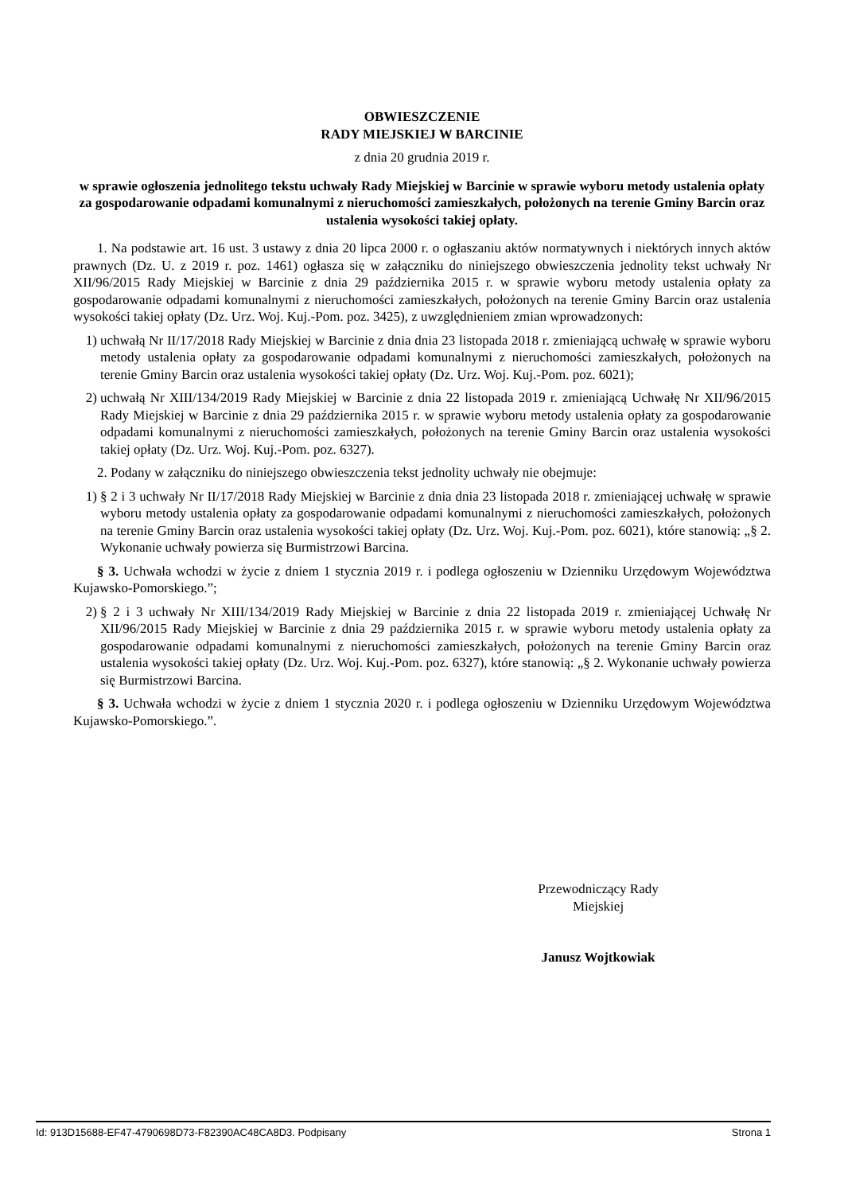OBWIESZCZENIE
RADY MIEJSKIEJ W BARCINIE
z dnia 20 grudnia 2019 r.
w sprawie ogłoszenia jednolitego tekstu uchwały Rady Miejskiej w Barcinie w sprawie wyboru metody ustalenia opłaty za gospodarowanie odpadami komunalnymi z nieruchomości zamieszkałych, położonych na terenie Gminy Barcin oraz ustalenia wysokości takiej opłaty.
1. Na podstawie art. 16 ust. 3 ustawy z dnia 20 lipca 2000 r. o ogłaszaniu aktów normatywnych i niektórych innych aktów prawnych (Dz. U. z 2019 r. poz. 1461) ogłasza się w załączniku do niniejszego obwieszczenia jednolity tekst uchwały Nr XII/96/2015 Rady Miejskiej w Barcinie z dnia 29 października 2015 r. w sprawie wyboru metody ustalenia opłaty za gospodarowanie odpadami komunalnymi z nieruchomości zamieszkałych, położonych na terenie Gminy Barcin oraz ustalenia wysokości takiej opłaty (Dz. Urz. Woj. Kuj.-Pom. poz. 3425), z uwzględnieniem zmian wprowadzonych:
1) uchwałą Nr II/17/2018 Rady Miejskiej w Barcinie z dnia dnia 23 listopada 2018 r. zmieniającą uchwałę w sprawie wyboru metody ustalenia opłaty za gospodarowanie odpadami komunalnymi z nieruchomości zamieszkałych, położonych na terenie Gminy Barcin oraz ustalenia wysokości takiej opłaty (Dz. Urz. Woj. Kuj.-Pom. poz. 6021);
2) uchwałą Nr XIII/134/2019 Rady Miejskiej w Barcinie z dnia 22 listopada 2019 r. zmieniającą Uchwałę Nr XII/96/2015 Rady Miejskiej w Barcinie z dnia 29 października 2015 r. w sprawie wyboru metody ustalenia opłaty za gospodarowanie odpadami komunalnymi z nieruchomości zamieszkałych, położonych na terenie Gminy Barcin oraz ustalenia wysokości takiej opłaty (Dz. Urz. Woj. Kuj.-Pom. poz. 6327).
2. Podany w załączniku do niniejszego obwieszczenia tekst jednolity uchwały nie obejmuje:
1) § 2 i 3 uchwały Nr II/17/2018 Rady Miejskiej w Barcinie z dnia dnia 23 listopada 2018 r. zmieniającej uchwałę w sprawie wyboru metody ustalenia opłaty za gospodarowanie odpadami komunalnymi z nieruchomości zamieszkałych, położonych na terenie Gminy Barcin oraz ustalenia wysokości takiej opłaty (Dz. Urz. Woj. Kuj.-Pom. poz. 6021), które stanowią: „§ 2. Wykonanie uchwały powierza się Burmistrzowi Barcina.
§ 3. Uchwała wchodzi w życie z dniem 1 stycznia 2019 r. i podlega ogłoszeniu w Dzienniku Urzędowym Województwa Kujawsko-Pomorskiego.”;
2) § 2 i 3 uchwały Nr XIII/134/2019 Rady Miejskiej w Barcinie z dnia 22 listopada 2019 r. zmieniającej Uchwałę Nr XII/96/2015 Rady Miejskiej w Barcinie z dnia 29 października 2015 r. w sprawie wyboru metody ustalenia opłaty za gospodarowanie odpadami komunalnymi z nieruchomości zamieszkałych, położonych na terenie Gminy Barcin oraz ustalenia wysokości takiej opłaty (Dz. Urz. Woj. Kuj.-Pom. poz. 6327), które stanowią: „§ 2. Wykonanie uchwały powierza się Burmistrzowi Barcina.
§ 3. Uchwała wchodzi w życie z dniem 1 stycznia 2020 r. i podlega ogłoszeniu w Dzienniku Urzędowym Województwa Kujawsko-Pomorskiego.”.
Przewodniczący Rady
Miejskiej
Janusz Wojtkowiak
Id: 913D15688-EF47-4790698D73-F82390AC48CA8D3. Podpisany Strona 1